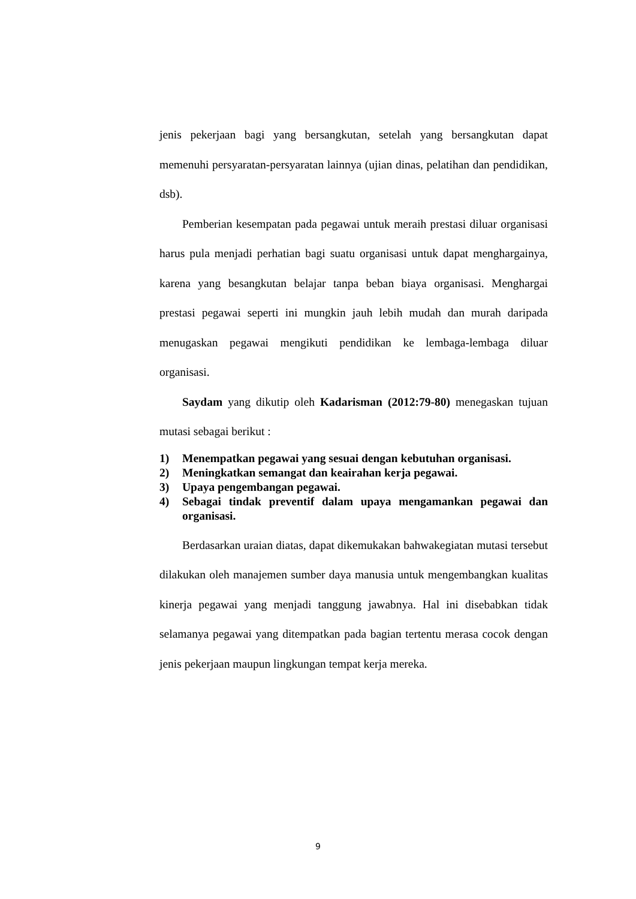jenis pekerjaan bagi yang bersangkutan, setelah yang bersangkutan dapat memenuhi persyaratan-persyaratan lainnya (ujian dinas, pelatihan dan pendidikan, dsb).
Pemberian kesempatan pada pegawai untuk meraih prestasi diluar organisasi harus pula menjadi perhatian bagi suatu organisasi untuk dapat menghargainya, karena yang besangkutan belajar tanpa beban biaya organisasi. Menghargai prestasi pegawai seperti ini mungkin jauh lebih mudah dan murah daripada menugaskan pegawai mengikuti pendidikan ke lembaga-lembaga diluar organisasi.
Saydam yang dikutip oleh Kadarisman (2012:79-80) menegaskan tujuan mutasi sebagai berikut :
1) Menempatkan pegawai yang sesuai dengan kebutuhan organisasi.
2) Meningkatkan semangat dan keairahan kerja pegawai.
3) Upaya pengembangan pegawai.
4) Sebagai tindak preventif dalam upaya mengamankan pegawai dan organisasi.
Berdasarkan uraian diatas, dapat dikemukakan bahwakegiatan mutasi tersebut dilakukan oleh manajemen sumber daya manusia untuk mengembangkan kualitas kinerja pegawai yang menjadi tanggung jawabnya. Hal ini disebabkan tidak selamanya pegawai yang ditempatkan pada bagian tertentu merasa cocok dengan jenis pekerjaan maupun lingkungan tempat kerja mereka.
9